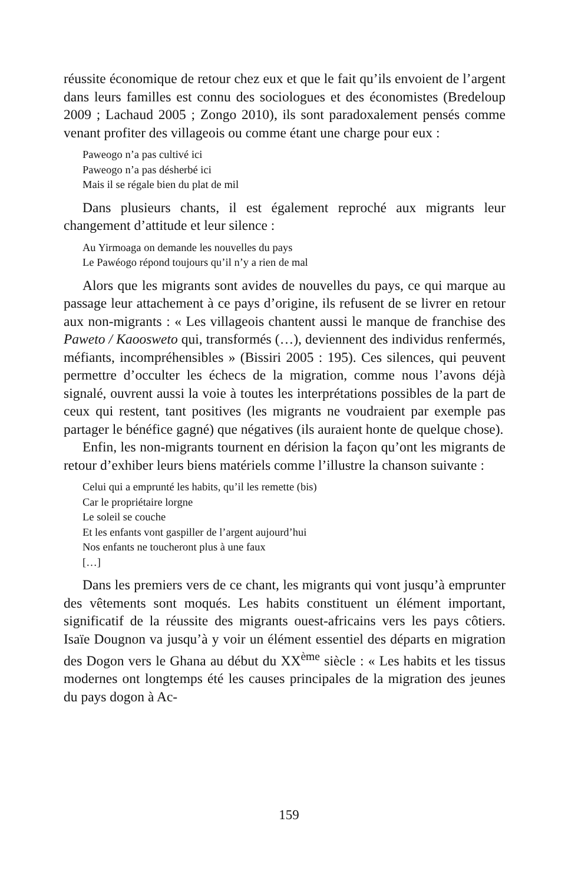réussite économique de retour chez eux et que le fait qu’ils envoient de l’argent dans leurs familles est connu des sociologues et des économistes (Bredeloup 2009 ; Lachaud 2005 ; Zongo 2010), ils sont paradoxalement pensés comme venant profiter des villageois ou comme étant une charge pour eux :
Paweogo n’a pas cultivé ici
Paweogo n’a pas désherbé ici
Mais il se régale bien du plat de mil
Dans plusieurs chants, il est également reproché aux migrants leur changement d’attitude et leur silence :
Au Yirmoaga on demande les nouvelles du pays
Le Pawéogo répond toujours qu’il n’y a rien de mal
Alors que les migrants sont avides de nouvelles du pays, ce qui marque au passage leur attachement à ce pays d’origine, ils refusent de se livrer en retour aux non-migrants : « Les villageois chantent aussi le manque de franchise des Paweto / Kaoosweto qui, transformés (…), deviennent des individus renfermés, méfiants, incompréhensibles » (Bissiri 2005 : 195). Ces silences, qui peuvent permettre d’occulter les échecs de la migration, comme nous l’avons déjà signalé, ouvrent aussi la voie à toutes les interprétations possibles de la part de ceux qui restent, tant positives (les migrants ne voudraient par exemple pas partager le bénéfice gagné) que négatives (ils auraient honte de quelque chose).
Enfin, les non-migrants tournent en dérision la façon qu’ont les migrants de retour d’exhiber leurs biens matériels comme l’illustre la chanson suivante :
Celui qui a emprunté les habits, qu’il les remette (bis)
Car le propriétaire lorgne
Le soleil se couche
Et les enfants vont gaspiller de l’argent aujourd’hui
Nos enfants ne toucheront plus à une faux
[…]
Dans les premiers vers de ce chant, les migrants qui vont jusqu’à emprunter des vêtements sont moqués. Les habits constituent un élément important, significatif de la réussite des migrants ouest-africains vers les pays côtiers. Isaïe Dougnon va jusqu’à y voir un élément essentiel des départs en migration des Dogon vers le Ghana au début du XX<sup>ème</sup> siècle : « Les habits et les tissus modernes ont longtemps été les causes principales de la migration des jeunes du pays dogon à Ac-
159